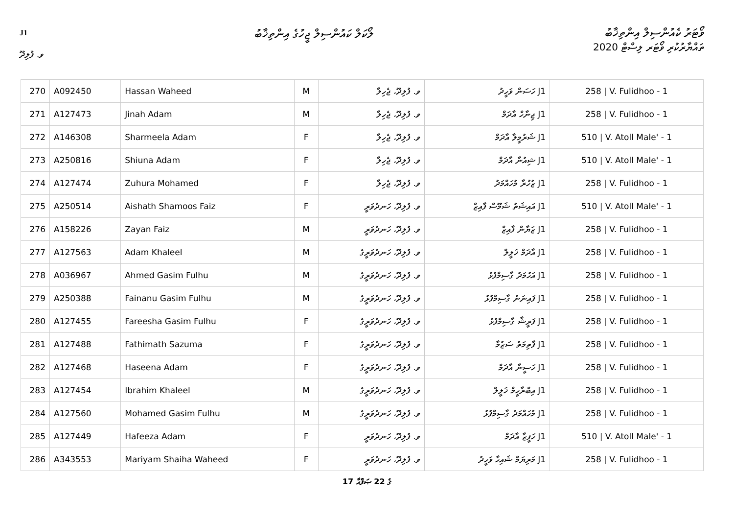J1
ލޯކަލް ކައުންސިލް ޖީހުގެ އިންތިޚާބު
ވޯޓަރު ކެއުންސިލް އިންތިޚާބު
ތައްޔާރުކުރި ވޯޓަރ ލިސްޓް 2020
ވ. ފުލިދޫ
| 270 | A092450 | Hassan Waheed | M | ވ. ފުލިދޫ، ޖެހިލާ | J1 ހަސަން ވަހީދު | 258 / V. Fulidhoo - 1 |
| 271 | A127473 | Jinah Adam | M | ވ. ފުލިދޫ، ޖެހިލާ | J1 ޖިނާހް އާދަމް | 258 / V. Fulidhoo - 1 |
| 272 | A146308 | Sharmeela Adam | F | ވ. ފުލިދޫ، ޖެހިލާ | J1 ޝަރުމީލާ އާދަމް | 510 / V. Atoll Male' - 1 |
| 273 | A250816 | Shiuna Adam | F | ވ. ފުލިދޫ، ޖެހިލާ | J1 ޝިއުނާ އާދަމް | 510 / V. Atoll Male' - 1 |
| 274 | A127474 | Zuhura Mohamed | F | ވ. ފުލިދޫ، ޖެހިލާ | J1 ޒުހުރާ މުހައްމަދު | 258 / V. Fulidhoo - 1 |
| 275 | A250514 | Aishath Shamoos Faiz | F | ވ. ފުލިދޫ، ހަނދުވަރީ | J1 އައިޝަތު ޝަމޫސް ފާއިޒް | 510 / V. Atoll Male' - 1 |
| 276 | A158226 | Zayan Faiz | M | ވ. ފުލިދޫ، ހަނދުވަރީ | J1 ޒަޔާން ފާއިޒް | 258 / V. Fulidhoo - 1 |
| 277 | A127563 | Adam Khaleel | M | ވ. ފުލިދޫ، ހަނދުވަރީގެ | J1 އާދަމް ޚަލީލް | 258 / V. Fulidhoo - 1 |
| 278 | A036967 | Ahmed Gasim Fulhu | M | ވ. ފުލިދޫ، ހަނދުވަރީގެ | J1 އަހުމަދު ގާސިމްފުޅު | 258 / V. Fulidhoo - 1 |
| 279 | A250388 | Fainanu Gasim Fulhu | M | ވ. ފުލިދޫ، ހަނދުވަރީގެ | J1 ފައިނަނު ގާސިމްފުޅު | 258 / V. Fulidhoo - 1 |
| 280 | A127455 | Fareesha Gasim Fulhu | F | ވ. ފުލިދޫ، ހަނދުވަރީގެ | J1 ފަރީޝާ ގާސިމްފުޅު | 258 / V. Fulidhoo - 1 |
| 281 | A127488 | Fathimath Sazuma | F | ވ. ފުލިދޫ، ހަނދުވަރީގެ | J1 ފާތިމަތު ސަޒުމާ | 258 / V. Fulidhoo - 1 |
| 282 | A127468 | Haseena Adam | F | ވ. ފުލިދޫ، ހަނދުވަރީގެ | J1 ހަސީނާ އާދަމް | 258 / V. Fulidhoo - 1 |
| 283 | A127454 | Ibrahim Khaleel | M | ވ. ފުލިދޫ، ހަނދުވަރީގެ | J1 އިބްރާހީމް ޚަލީލް | 258 / V. Fulidhoo - 1 |
| 284 | A127560 | Mohamed Gasim Fulhu | M | ވ. ފުލިދޫ، ހަނދުވަރީގެ | J1 މުހައްމަދު ގާސިމްފުޅު | 258 / V. Fulidhoo - 1 |
| 285 | A127449 | Hafeeza Adam | F | ވ. ފުލިދޫ، ހަނދުވަރީ | J1 ހަފީޒާ އާދަމް | 510 / V. Atoll Male' - 1 |
| 286 | A343553 | Mariyam Shaiha Waheed | F | ވ. ފުލިދޫ، ހަނދުވަރީ | J1 މަރިޔަމް ޝައިހާ ވަހީދު | 258 / V. Fulidhoo - 1 |
17 ގެ 22 ޞަފްޙާ